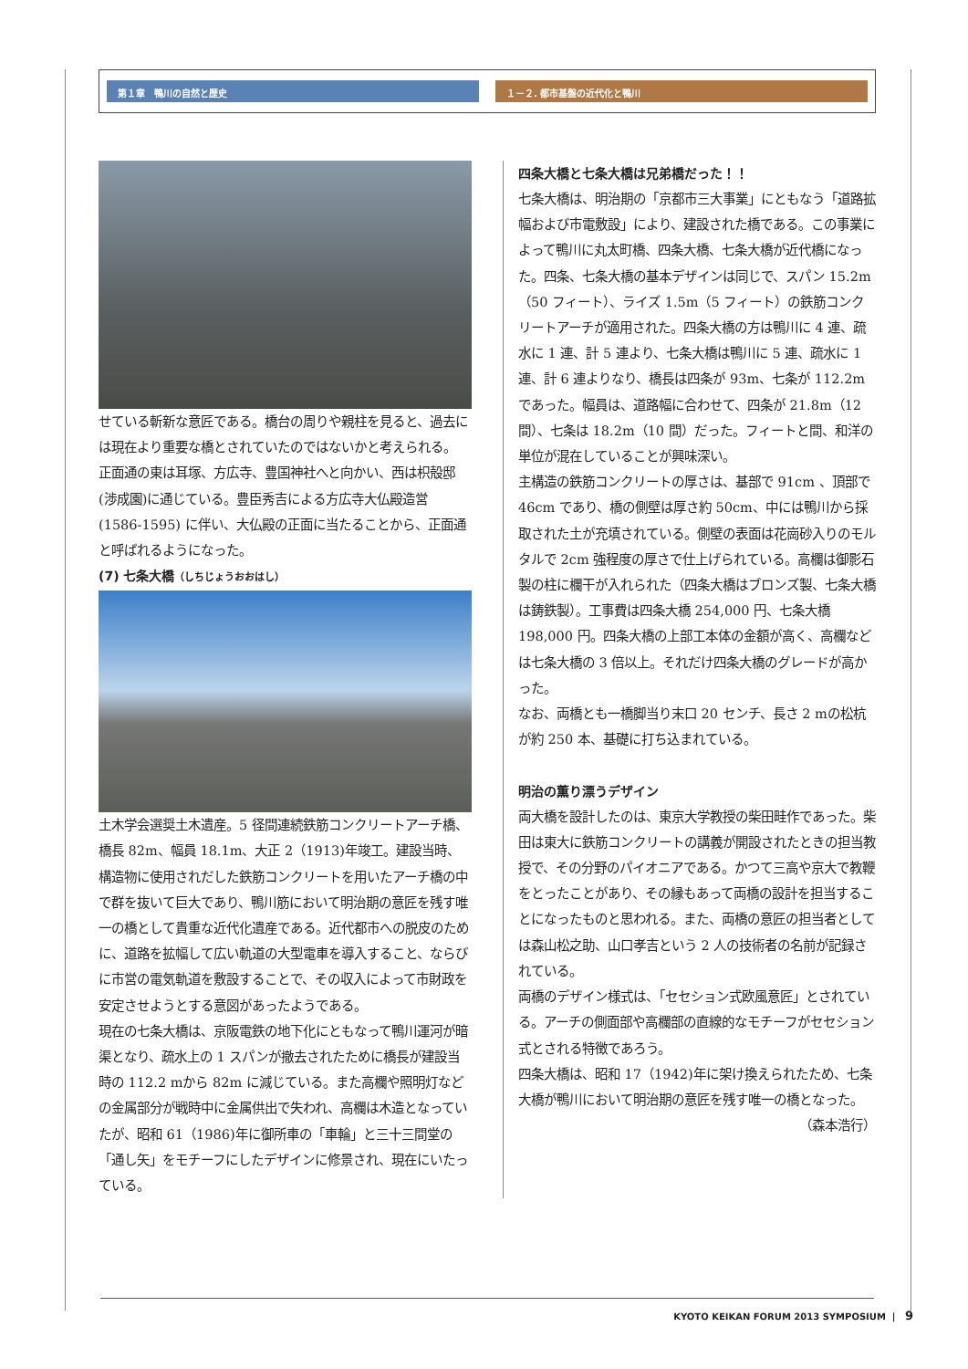第１章　鴨川の自然と歴史 １－２. 都市基盤の近代化と鴨川
せている斬新な意匠である。橋台の周りや親柱を見ると、過去には現在より重要な橋とされていたのではないかと考えられる。
正面通の東は耳塚、方広寺、豊国神社へと向かい、西は枳殻邸(渉成園)に通じている。豊臣秀吉による方広寺大仏殿造営 (1586-1595) に伴い、大仏殿の正面に当たることから、正面通と呼ばれるようになった。
(7) 七条大橋（しちじょうおおはし）
土木学会選奨土木遺産。5 径間連続鉄筋コンクリートアーチ橋、橋長 82m、幅員 18.1m、大正 2（1913)年竣工。建設当時、構造物に使用されだした鉄筋コンクリートを用いたアーチ橋の中で群を抜いて巨大であり、鴨川筋において明治期の意匠を残す唯一の橋として貴重な近代化遺産である。近代都市への脱皮のために、道路を拡幅して広い軌道の大型電車を導入すること、ならびに市営の電気軌道を敷設することで、その収入によって市財政を安定させようとする意図があったようである。
現在の七条大橋は、京阪電鉄の地下化にともなって鴨川運河が暗渠となり、疏水上の 1 スパンが撤去されたために橋長が建設当時の 112.2 mから 82m に減じている。また高欄や照明灯などの金属部分が戦時中に金属供出で失われ、高欄は木造となっていたが、昭和 61（1986)年に御所車の「車輪」と三十三間堂の「通し矢」をモチーフにしたデザインに修景され、現在にいたっている。
四条大橋と七条大橋は兄弟橋だった！！
七条大橋は、明治期の「京都市三大事業」にともなう「道路拡幅および市電敷設」により、建設された橋である。この事業によって鴨川に丸太町橋、四条大橋、七条大橋が近代橋になった。四条、七条大橋の基本デザインは同じで、スパン 15.2m（50 フィート）、ライズ 1.5m（5 フィート）の鉄筋コンクリートアーチが適用された。四条大橋の方は鴨川に 4 連、疏水に 1 連、計 5 連より、七条大橋は鴨川に 5 連、疏水に 1 連、計 6 連よりなり、橋長は四条が 93m、七条が 112.2m であった。幅員は、道路幅に合わせて、四条が 21.8m（12 間）、七条は 18.2m（10 間）だった。フィートと間、和洋の単位が混在していることが興味深い。
主構造の鉄筋コンクリートの厚さは、基部で 91cm 、頂部で 46cm であり、橋の側壁は厚さ約 50cm、中には鴨川から採取された土が充填されている。側壁の表面は花崗砂入りのモルタルで 2cm 強程度の厚さで仕上げられている。高欄は御影石製の柱に欄干が入れられた（四条大橋はブロンズ製、七条大橋は鋳鉄製）。工事費は四条大橋 254,000 円、七条大橋 198,000 円。四条大橋の上部工本体の金額が高く、高欄などは七条大橋の 3 倍以上。それだけ四条大橋のグレードが高かった。
なお、両橋とも一橋脚当り末口 20 センチ、長さ 2 mの松杭が約 250 本、基礎に打ち込まれている。
明治の薫り漂うデザイン
両大橋を設計したのは、東京大学教授の柴田畦作であった。柴田は東大に鉄筋コンクリートの講義が開設されたときの担当教授で、その分野のパイオニアである。かつて三高や京大で教鞭をとったことがあり、その縁もあって両橋の設計を担当することになったものと思われる。また、両橋の意匠の担当者としては森山松之助、山口孝吉という 2 人の技術者の名前が記録されている。
両橋のデザイン様式は、「セセション式欧風意匠」とされている。アーチの側面部や高欄部の直線的なモチーフがセセション式とされる特徴であろう。
四条大橋は、昭和 17（1942)年に架け換えられたため、七条大橋が鴨川において明治期の意匠を残す唯一の橋となった。
（森本浩行）
KYOTO KEIKAN FORUM 2013 SYMPOSIUM | 9